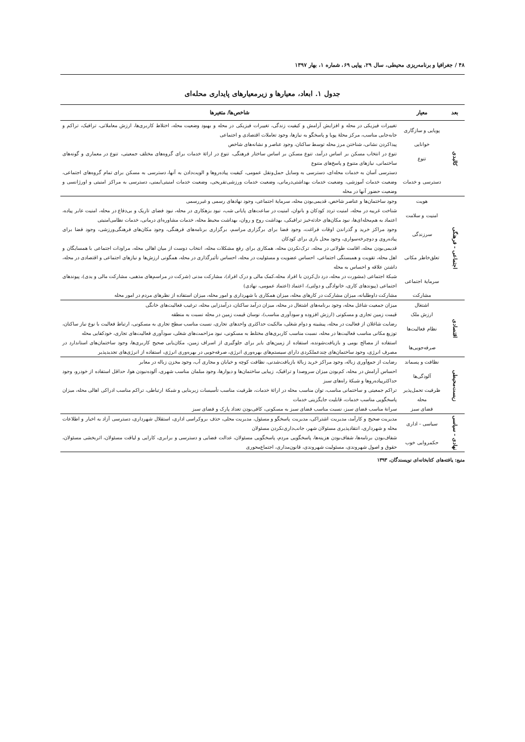۴۸ / جغرافیا و برنامه‌ریزی محیطی، سال ۲۹، پیاپی ۶۹، شماره ۱، بهار ۱۳۹۷
جدول ۱. ابعاد، معیارها و زیرمعیارهای پایداری محله‌ای
| بعد | معیار | شاخص‌ها/ متغیرها |
| --- | --- | --- |
| کالبدی | پویایی و سازگاری | تغییرات فیزیکی در محله و افزایش آرامش و کیفیت زندگی، تغییرات فیزیکی در محله و بهبود وضعیت محله، اختلاط کاربری‌ها، ارزش معاملاتی، ترافیک، تراکم و جابه‌جایی مناسب، مرکز محلهٔ پویا و پاسخگو به نیازها، وجود تعاملات اقتصادی و اجتماعی |
| | خوانایی | پیداکردن نشانی، شناختن مرز محله توسط ساکنان، وجود عناصر و نشانه‌های شاخص |
| | تنوع | تنوع در انتخاب مسکن بر اساس درآمد، تنوع مسکن بر اساس ساختار فرهنگی، تنوع در ارائهٔ خدمات برای گروه‌های مختلف جمعیتی، تنوع در معماری و گونه‌های ساختمانی، نیازهای متنوع و پاسخ‌های متنوع |
| | دسترسی و خدمات | دسترسی آسان به خدمات محله‌ای، دسترسی به وسایل حمل‌ونقل عمومی، کیفیت پیاده‌روها و الویت‌دادن به آنها، دسترسی به مسکن برای تمام گروه‌های اجتماعی، وضعیت خدمات آموزشی، وضعیت خدمات بهداشتی‌درمانی، وضعیت خدمات ورزشی‌تفریحی، وضعیت خدمات امنیتی‌ایمنی، دسترسی به مراکز امنیتی و اورژانسی و وضعیت حضور آنها در محله |
| اجتماعی - فرهنگی | هویت | وجود ساختمان‌ها و عناصر شاخص، قدیمی‌بودن محله، سرمایهٔ اجتماعی، وجود نهادهای رسمی و غیررسمی |
| | امنیت و سلامت | شناخت غریبه در محله، امنیت تردد کودکان و بانوان، امنیت در ساعت‌های پایانی شب، نبود بزهکاری در محله، نبود فضای تاریک و بی‌دفاع در محله، امنیت عابر پیاده، اعتماد به هم‌محله‌ای‌ها، نبود مکان‌های حادثه‌خیز ترافیکی، بهداشت روح و روان، بهداشت محیط محله، خدمات مشاوره‌ای درمانی، خدمات نظامی‌امنیتی |
| | سرزندگی | وجود مراکز خرید و گذراندن اوقات فراغت، وجود فضا برای برگزاری مراسم، برگزاری برنامه‌های فرهنگی، وجود مکان‌های فرهنگی‌ورزشی، وجود فضا برای پیاده‌روی و دوچرخه‌سواری، وجود محل بازی برای کودکان |
| | تعلق‌خاطر مکانی | قدیمی‌بودن محله، اقامت طولانی در محله، ترک‌نکردن محله، همکاری برای رفع مشکلات محله، انتخاب دوست از میان اهالی محله، مراودات اجتماعی با همسایگان و اهل محله، تقویت و همبستگی اجتماعی، احساس عضویت و مسئولیت در محله، احساس تأثیرگذاری در محله، همگونی ارزش‌ها و نیازهای اجتماعی و اقتصادی در محله، داشتن علاقه و احساس به محله |
| | سرمایهٔ اجتماعی | شبکهٔ اجتماعی (مشورت در محله، درد دل‌کردن با افراد محله،کمک مالی و درک افراد)، مشارکت مدنی (شرکت در مراسم‌های مذهبی، مشارکت مالی و یدی)، پیوندهای اجتماعی (پیوندهای کاری، خانوادگی و دولتی)، اعتماد (اعتماد عمومی، نهادی) |
| | مشارکت | مشارکت داوطلبانه، میزان مشارکت در کارهای محله، میزان همکاری با شهرداری و امور محله، میزان استفاده از نظرهای مردم در امور محله |
| اقتصادی | اشتغال | میزان جمعیت شاغل محله، وجود برنامه‌های اشتغال در محله، میزان درآمد ساکنان، درآمدزایی محله، ترغیب فعالیت‌های خانگی |
| | ارزش ملک | قیمت زمین تجاری و مسکونی (ارزش افزوده و سودآوری مناسب)، نوسان قیمت زمین در محله نسبت به منطقه |
| | نظام فعالیت‌ها | رضایت شاغلان از فعالیت در محله، پیشینه و دوام شغلی، مالکیت حداکثری واحدهای تجاری، نسبت مناسب سطح تجاری به مسکونی، ارتباط فعالیت با نوع نیاز ساکنان، توزیع مکانی مناسب فعالیت‌ها در محله، نسبت مناسب کاربری‌های مختلط به مسکونی، نبود مزاحمت‌های شغلی، سودآوری فعالیت‌های تجاری، خودکفایی محله |
| | صرفه‌جویی‌ها | استفاده از مصالح بومی و بازیافت‌شونده، استفاده از زمین‌های بایر برای جلوگیری از اسراف زمین، مکان‌یابی صحیح کاربری‌ها، وجود ساختمان‌های استاندارد در مصرف انرژی، وجود ساختمان‌های چندعملکردی دارای سیستم‌های بهره‌وری انرژی، صرفه‌جویی در بهره‌وری انرژی، استفاده از انرژی‌های تجدیدپذیر |
| زیست‌محیطی | نظافت و پسماند | رضایت از جمع‌آوری زباله، وجود مراکز خرید زبالهٔ بازیافت‌شدنی، نظافت کوچه و خیابان و مجاری آب، وجود مخزن زباله در معابر |
| | آلودگی‌ها | احساس آرامش در محله، کم‌بودن میزان سروصدا و ترافیک، زیبایی ساختمان‌ها و دیوارها، وجود مبلمان مناسب شهری، آلوده‌نبودن هوا، حداقل استفاده از خودرو، وجود حداکثرپیاده‌روها و شبکهٔ راه‌های سبز |
| | ظرفیت تحمل‌پذیر محله | تراکم جمعیتی و ساختمانی مناسب، توان مناسب محله در ارائهٔ خدمات، ظرفیت مناسب تأسیسات زیربنایی و شبکهٔ ارتباطی، تراکم مناسب ادراکی اهالی محله، میزان پاسخگویی مناسب خدمات، قابلیت جایگزینی خدمات |
| | فضای سبز | سرانهٔ مناسب فضای سبز، نسبت مناسب فضای سبز به مسکونی، کافی‌بودن تعداد پارک و فضای سبز |
| نهادی - سیاسی | سیاسی – اداری | مدیریت صحیح و کارآمد، مدیریت اشتراکی، مدیریت پاسخگو و مسئول، مدیریت محلی، حذف بروکراسی اداری، استقلال شهرداری، دسترسی آزاد به اخبار و اطلاعات محله و شهرداری، انتقادپذیری مسئولان شهر، جانب‌داری‌نکردن مسئولان |
| | حکمروایی خوب | شفاف‌بودن برنامه‌ها، شفاف‌بودن هزینه‌ها، پاسخگویی مردم، پاسخگویی مسئولان، عدالت فضایی و دسترسی و برابری، کارایی و لیاقت مسئولان، اثربخشی مسئولان، حقوق و اصول شهروندی، مسئولیت شهروندی، قانون‌مداری، اجتماع‌محوری |
منبع: یافته‌های کتابخانه‌ای نویسندگان، ۱۳۹۳